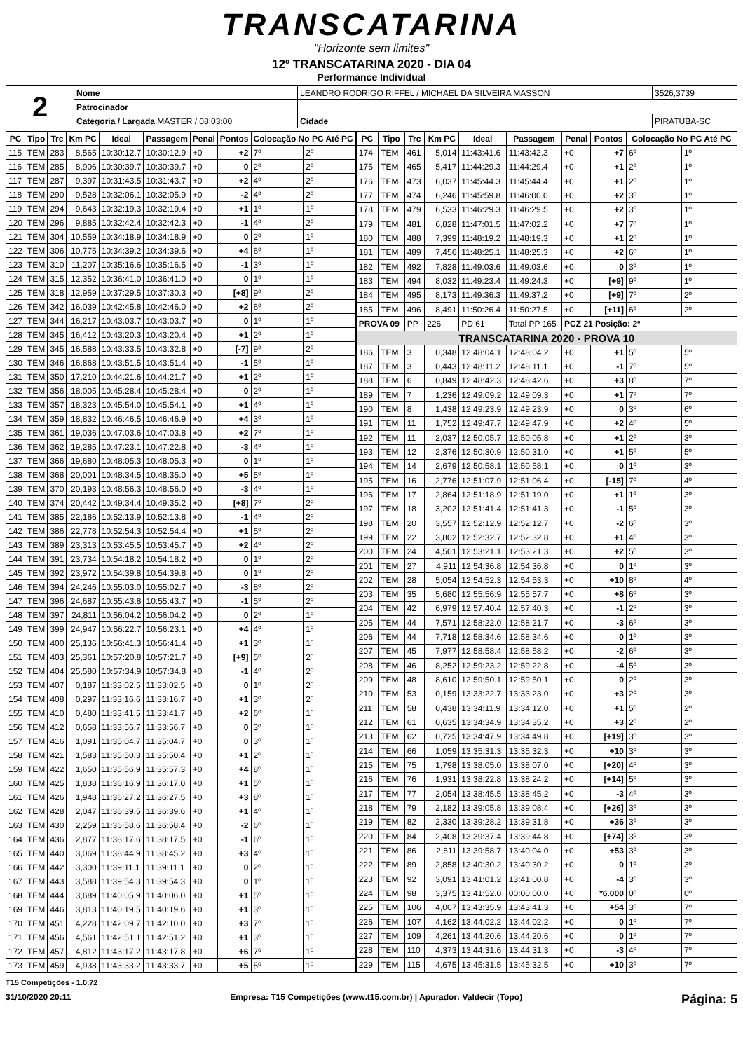TRANSCATARINA
"Horizonte sem limites"
12º TRANSCATARINA 2020 - DIA 04
Performance Individual
| 2 | Nome | LEANDRO RODRIGO RIFFEL / MICHAEL DA SILVEIRA MASSON | | | 3526,3739 |
| | Patrocinador | | | | |
| | Categoria / Largada MASTER / 08:03:00 | | Cidade | PIRATUBA-SC | |
| PC | Tipo | Trc | Km PC | Ideal | Passagem | Penal | Pontos | Colocação No PC Até PC | |
| --- | --- | --- | --- | --- | --- | --- | --- | --- | --- |
| 115 | TEM | 283 | 8,565 | 10:30:12.7 | 10:30:12.9 | +0 | +2 | 7º | 2º |
| 116 | TEM | 285 | 8,906 | 10:30:39.7 | 10:30:39.7 | +0 | 0 | 2º | 2º |
| 117 | TEM | 287 | 9,397 | 10:31:43.5 | 10:31:43.7 | +0 | +2 | 4º | 2º |
| 118 | TEM | 290 | 9,528 | 10:32:06.1 | 10:32:05.9 | +0 | -2 | 4º | 2º |
| 119 | TEM | 294 | 9,643 | 10:32:19.3 | 10:32:19.4 | +0 | +1 | 1º | 1º |
| 120 | TEM | 296 | 9,885 | 10:32:42.4 | 10:32:42.3 | +0 | -1 | 4º | 2º |
| 121 | TEM | 304 | 10,559 | 10:34:18.9 | 10:34:18.9 | +0 | 0 | 2º | 1º |
| 122 | TEM | 306 | 10,775 | 10:34:39.2 | 10:34:39.6 | +0 | +4 | 6º | 1º |
| 123 | TEM | 310 | 11,207 | 10:35:16.6 | 10:35:16.5 | +0 | -1 | 3º | 1º |
| 124 | TEM | 315 | 12,352 | 10:36:41.0 | 10:36:41.0 | +0 | 0 | 1º | 1º |
| 125 | TEM | 318 | 12,959 | 10:37:29.5 | 10:37:30.3 | +0 | [+8] | 9º | 2º |
| 126 | TEM | 342 | 16,039 | 10:42:45.8 | 10:42:46.0 | +0 | +2 | 6º | 2º |
| 127 | TEM | 344 | 16,217 | 10:43:03.7 | 10:43:03.7 | +0 | 0 | 1º | 1º |
| 128 | TEM | 345 | 16,412 | 10:43:20.3 | 10:43:20.4 | +0 | +1 | 2º | 1º |
| 129 | TEM | 345 | 16,588 | 10:43:33.5 | 10:43:32.8 | +0 | [-7] | 9º | 2º |
| 130 | TEM | 346 | 16,868 | 10:43:51.5 | 10:43:51.4 | +0 | -1 | 5º | 1º |
| 131 | TEM | 350 | 17,210 | 10:44:21.6 | 10:44:21.7 | +0 | +1 | 2º | 1º |
| 132 | TEM | 356 | 18,005 | 10:45:28.4 | 10:45:28.4 | +0 | 0 | 2º | 1º |
| 133 | TEM | 357 | 18,323 | 10:45:54.0 | 10:45:54.1 | +0 | +1 | 4º | 1º |
| 134 | TEM | 359 | 18,832 | 10:46:46.5 | 10:46:46.9 | +0 | +4 | 3º | 1º |
| 135 | TEM | 361 | 19,036 | 10:47:03.6 | 10:47:03.8 | +0 | +2 | 7º | 1º |
| 136 | TEM | 362 | 19,285 | 10:47:23.1 | 10:47:22.8 | +0 | -3 | 4º | 1º |
| 137 | TEM | 366 | 19,680 | 10:48:05.3 | 10:48:05.3 | +0 | 0 | 1º | 1º |
| 138 | TEM | 368 | 20,001 | 10:48:34.5 | 10:48:35.0 | +0 | +5 | 5º | 1º |
| 139 | TEM | 370 | 20,193 | 10:48:56.3 | 10:48:56.0 | +0 | -3 | 4º | 1º |
| 140 | TEM | 374 | 20,442 | 10:49:34.4 | 10:49:35.2 | +0 | [+8] | 7º | 2º |
| 141 | TEM | 385 | 22,186 | 10:52:13.9 | 10:52:13.8 | +0 | -1 | 4º | 2º |
| 142 | TEM | 386 | 22,778 | 10:52:54.3 | 10:52:54.4 | +0 | +1 | 5º | 2º |
| 143 | TEM | 389 | 23,313 | 10:53:45.5 | 10:53:45.7 | +0 | +2 | 4º | 2º |
| 144 | TEM | 391 | 23,734 | 10:54:18.2 | 10:54:18.2 | +0 | 0 | 1º | 2º |
| 145 | TEM | 392 | 23,972 | 10:54:39.8 | 10:54:39.8 | +0 | 0 | 1º | 2º |
| 146 | TEM | 394 | 24,246 | 10:55:03.0 | 10:55:02.7 | +0 | -3 | 8º | 2º |
| 147 | TEM | 396 | 24,687 | 10:55:43.8 | 10:55:43.7 | +0 | -1 | 5º | 2º |
| 148 | TEM | 397 | 24,811 | 10:56:04.2 | 10:56:04.2 | +0 | 0 | 2º | 1º |
| 149 | TEM | 399 | 24,947 | 10:56:22.7 | 10:56:23.1 | +0 | +4 | 4º | 1º |
| 150 | TEM | 400 | 25,136 | 10:56:41.3 | 10:56:41.4 | +0 | +1 | 3º | 1º |
| 151 | TEM | 403 | 25,361 | 10:57:20.8 | 10:57:21.7 | +0 | [+9] | 5º | 2º |
| 152 | TEM | 404 | 25,580 | 10:57:34.9 | 10:57:34.8 | +0 | -1 | 4º | 2º |
| 153 | TEM | 407 | 0,187 | 11:33:02.5 | 11:33:02.5 | +0 | 0 | 1º | 2º |
| 154 | TEM | 408 | 0,297 | 11:33:16.6 | 11:33:16.7 | +0 | +1 | 3º | 2º |
| 155 | TEM | 410 | 0,480 | 11:33:41.5 | 11:33:41.7 | +0 | +2 | 6º | 1º |
| 156 | TEM | 412 | 0,658 | 11:33:56.7 | 11:33:56.7 | +0 | 0 | 3º | 1º |
| 157 | TEM | 416 | 1,091 | 11:35:04.7 | 11:35:04.7 | +0 | 0 | 3º | 1º |
| 158 | TEM | 421 | 1,583 | 11:35:50.3 | 11:35:50.4 | +0 | +1 | 2º | 1º |
| 159 | TEM | 422 | 1,650 | 11:35:56.9 | 11:35:57.3 | +0 | +4 | 8º | 1º |
| 160 | TEM | 425 | 1,838 | 11:36:16.9 | 11:36:17.0 | +0 | +1 | 5º | 1º |
| 161 | TEM | 426 | 1,948 | 11:36:27.2 | 11:36:27.5 | +0 | +3 | 8º | 1º |
| 162 | TEM | 428 | 2,047 | 11:36:39.5 | 11:36:39.6 | +0 | +1 | 4º | 1º |
| 163 | TEM | 430 | 2,259 | 11:36:58.6 | 11:36:58.4 | +0 | -2 | 6º | 1º |
| 164 | TEM | 436 | 2,877 | 11:38:17.6 | 11:38:17.5 | +0 | -1 | 6º | 1º |
| 165 | TEM | 440 | 3,069 | 11:38:44.9 | 11:38:45.2 | +0 | +3 | 4º | 1º |
| 166 | TEM | 442 | 3,300 | 11:39:11.1 | 11:39:11.1 | +0 | 0 | 2º | 1º |
| 167 | TEM | 443 | 3,588 | 11:39:54.3 | 11:39:54.3 | +0 | 0 | 1º | 1º |
| 168 | TEM | 444 | 3,689 | 11:40:05.9 | 11:40:06.0 | +0 | +1 | 5º | 1º |
| 169 | TEM | 446 | 3,813 | 11:40:19.5 | 11:40:19.6 | +0 | +1 | 3º | 1º |
| 170 | TEM | 451 | 4,228 | 11:42:09.7 | 11:42:10.0 | +0 | +3 | 7º | 1º |
| 171 | TEM | 456 | 4,561 | 11:42:51.1 | 11:42:51.2 | +0 | +1 | 3º | 1º |
| 172 | TEM | 457 | 4,812 | 11:43:17.2 | 11:43:17.8 | +0 | +6 | 7º | 1º |
| 173 | TEM | 459 | 4,938 | 11:43:33.2 | 11:43:33.7 | +0 | +5 | 5º | 1º |
| PC | Tipo | Trc | Km PC | Ideal | Passagem | Penal | Pontos | Colocação No PC Até PC | |
| --- | --- | --- | --- | --- | --- | --- | --- | --- | --- |
| 174 | TEM | 461 | 5,014 | 11:43:41.6 | 11:43:42.3 | +0 | +7 | 6º | 1º |
| 175 | TEM | 465 | 5,417 | 11:44:29.3 | 11:44:29.4 | +0 | +1 | 2º | 1º |
| 176 | TEM | 473 | 6,037 | 11:45:44.3 | 11:45:44.4 | +0 | +1 | 2º | 1º |
| 177 | TEM | 474 | 6,246 | 11:45:59.8 | 11:46:00.0 | +0 | +2 | 3º | 1º |
| 178 | TEM | 479 | 6,533 | 11:46:29.3 | 11:46:29.5 | +0 | +2 | 3º | 1º |
| 179 | TEM | 481 | 6,828 | 11:47:01.5 | 11:47:02.2 | +0 | +7 | 7º | 1º |
| 180 | TEM | 488 | 7,399 | 11:48:19.2 | 11:48:19.3 | +0 | +1 | 2º | 1º |
| 181 | TEM | 489 | 7,456 | 11:48:25.1 | 11:48:25.3 | +0 | +2 | 6º | 1º |
| 182 | TEM | 492 | 7,828 | 11:49:03.6 | 11:49:03.6 | +0 | 0 | 3º | 1º |
| 183 | TEM | 494 | 8,032 | 11:49:23.4 | 11:49:24.3 | +0 | [+9] | 9º | 1º |
| 184 | TEM | 495 | 8,173 | 11:49:36.3 | 11:49:37.2 | +0 | [+9] | 7º | 2º |
| 185 | TEM | 496 | 8,491 | 11:50:26.4 | 11:50:27.5 | +0 | [+11] | 6º | 2º |
| PROVA 09 | | PP | 226 | PD 61 | Total PP 165 | PCZ 21 Posição: 2º | | | |
| TRANSCATARINA 2020 - PROVA 10 | | | | | | | | | |
| 186 | TEM | 3 | 0,348 | 12:48:04.1 | 12:48:04.2 | +0 | +1 | 5º | 5º |
| 187 | TEM | 3 | 0,443 | 12:48:11.2 | 12:48:11.1 | +0 | -1 | 7º | 5º |
| 188 | TEM | 6 | 0,849 | 12:48:42.3 | 12:48:42.6 | +0 | +3 | 8º | 7º |
| 189 | TEM | 7 | 1,236 | 12:49:09.2 | 12:49:09.3 | +0 | +1 | 7º | 7º |
| 190 | TEM | 8 | 1,438 | 12:49:23.9 | 12:49:23.9 | +0 | 0 | 3º | 6º |
| 191 | TEM | 11 | 1,752 | 12:49:47.7 | 12:49:47.9 | +0 | +2 | 4º | 5º |
| 192 | TEM | 11 | 2,037 | 12:50:05.7 | 12:50:05.8 | +0 | +1 | 2º | 3º |
| 193 | TEM | 12 | 2,376 | 12:50:30.9 | 12:50:31.0 | +0 | +1 | 5º | 5º |
| 194 | TEM | 14 | 2,679 | 12:50:58.1 | 12:50:58.1 | +0 | 0 | 1º | 3º |
| 195 | TEM | 16 | 2,776 | 12:51:07.9 | 12:51:06.4 | +0 | [-15] | 7º | 4º |
| 196 | TEM | 17 | 2,864 | 12:51:18.9 | 12:51:19.0 | +0 | +1 | 1º | 3º |
| 197 | TEM | 18 | 3,202 | 12:51:41.4 | 12:51:41.3 | +0 | -1 | 5º | 3º |
| 198 | TEM | 20 | 3,557 | 12:52:12.9 | 12:52:12.7 | +0 | -2 | 6º | 3º |
| 199 | TEM | 22 | 3,802 | 12:52:32.7 | 12:52:32.8 | +0 | +1 | 4º | 3º |
| 200 | TEM | 24 | 4,501 | 12:53:21.1 | 12:53:21.3 | +0 | +2 | 5º | 3º |
| 201 | TEM | 27 | 4,911 | 12:54:36.8 | 12:54:36.8 | +0 | 0 | 1º | 3º |
| 202 | TEM | 28 | 5,054 | 12:54:52.3 | 12:54:53.3 | +0 | +10 | 8º | 4º |
| 203 | TEM | 35 | 5,680 | 12:55:56.9 | 12:55:57.7 | +0 | +8 | 6º | 3º |
| 204 | TEM | 42 | 6,979 | 12:57:40.4 | 12:57:40.3 | +0 | -1 | 2º | 3º |
| 205 | TEM | 44 | 7,571 | 12:58:22.0 | 12:58:21.7 | +0 | -3 | 6º | 3º |
| 206 | TEM | 44 | 7,718 | 12:58:34.6 | 12:58:34.6 | +0 | 0 | 1º | 3º |
| 207 | TEM | 45 | 7,977 | 12:58:58.4 | 12:58:58.2 | +0 | -2 | 6º | 3º |
| 208 | TEM | 46 | 8,252 | 12:59:23.2 | 12:59:22.8 | +0 | -4 | 5º | 3º |
| 209 | TEM | 48 | 8,610 | 12:59:50.1 | 12:59:50.1 | +0 | 0 | 2º | 3º |
| 210 | TEM | 53 | 0,159 | 13:33:22.7 | 13:33:23.0 | +0 | +3 | 2º | 3º |
| 211 | TEM | 58 | 0,438 | 13:34:11.9 | 13:34:12.0 | +0 | +1 | 5º | 2º |
| 212 | TEM | 61 | 0,635 | 13:34:34.9 | 13:34:35.2 | +0 | +3 | 2º | 2º |
| 213 | TEM | 62 | 0,725 | 13:34:47.9 | 13:34:49.8 | +0 | [+19] | 3º | 3º |
| 214 | TEM | 66 | 1,059 | 13:35:31.3 | 13:35:32.3 | +0 | +10 | 3º | 3º |
| 215 | TEM | 75 | 1,798 | 13:38:05.0 | 13:38:07.0 | +0 | [+20] | 4º | 3º |
| 216 | TEM | 76 | 1,931 | 13:38:22.8 | 13:38:24.2 | +0 | [+14] | 5º | 3º |
| 217 | TEM | 77 | 2,054 | 13:38:45.5 | 13:38:45.2 | +0 | -3 | 4º | 3º |
| 218 | TEM | 79 | 2,182 | 13:39:05.8 | 13:39:08.4 | +0 | [+26] | 3º | 3º |
| 219 | TEM | 82 | 2,330 | 13:39:28.2 | 13:39:31.8 | +0 | +36 | 3º | 3º |
| 220 | TEM | 84 | 2,408 | 13:39:37.4 | 13:39:44.8 | +0 | [+74] | 3º | 3º |
| 221 | TEM | 86 | 2,611 | 13:39:58.7 | 13:40:04.0 | +0 | +53 | 3º | 3º |
| 222 | TEM | 89 | 2,858 | 13:40:30.2 | 13:40:30.2 | +0 | 0 | 1º | 3º |
| 223 | TEM | 92 | 3,091 | 13:41:01.2 | 13:41:00.8 | +0 | -4 | 3º | 3º |
| 224 | TEM | 98 | 3,375 | 13:41:52.0 | 00:00:00.0 | +0 | *6.000 | 0º | 0º |
| 225 | TEM | 106 | 4,007 | 13:43:35.9 | 13:43:41.3 | +0 | +54 | 3º | 7º |
| 226 | TEM | 107 | 4,162 | 13:44:02.2 | 13:44:02.2 | +0 | 0 | 1º | 7º |
| 227 | TEM | 109 | 4,261 | 13:44:20.6 | 13:44:20.6 | +0 | 0 | 1º | 7º |
| 228 | TEM | 110 | 4,373 | 13:44:31.6 | 13:44:31.3 | +0 | -3 | 4º | 7º |
| 229 | TEM | 115 | 4,675 | 13:45:31.5 | 13:45:32.5 | +0 | +10 | 3º | 7º |
T15 Competições - 1.0.72
31/10/2020 20:11 Empresa: T15 Competições (www.t15.com.br) | Apurador: Valdecir (Topo) Página: 5